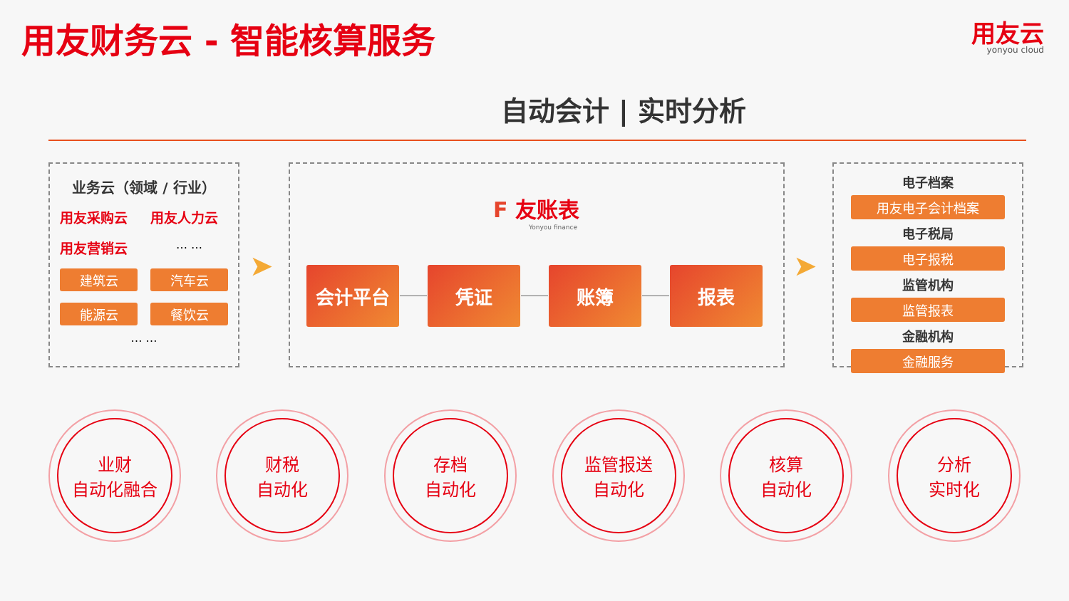用友财务云 - 智能核算服务 用友云
yonyou cloud
自动会计 | 实时分析
业务云（领域 / 行业）
用友采购云 用友人力云 用友营销云 … …
建筑云
汽车云
能源云
餐饮云
… …
➤
F 友账表
Yonyou finance
会计平台 凭证 账簿 报表 ➤
电子档案
用友电子会计档案
电子税局
电子报税
监管机构
监管报表
金融机构
金融服务
业财
自动化融合
财税
自动化
存档
自动化
监管报送
自动化
核算
自动化
分析
实时化